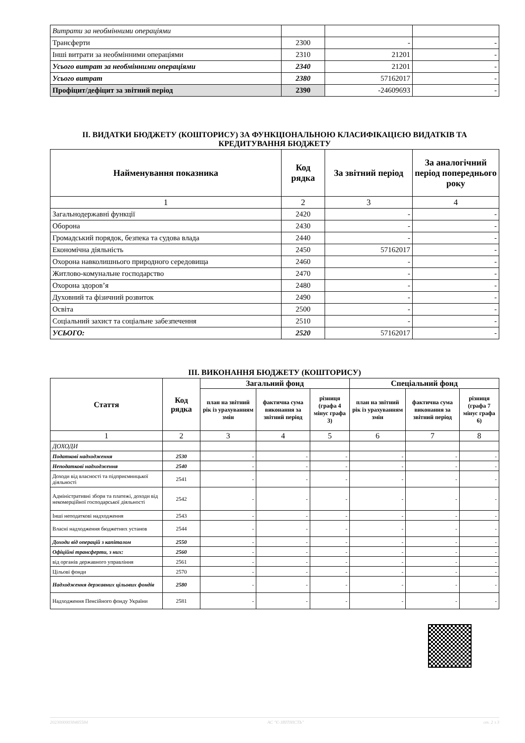| Витрати за необмінними операціями | | | |
| Трансферти | 2300 | - | - |
| Інші витрати за необмінними операціями | 2310 | 21201 | - |
| Усього витрат за необмінними операціями | 2340 | 21201 | - |
| Усього витрат | 2380 | 57162017 | - |
| Профіцит/дефіцит за звітний період | 2390 | -24609693 | - |
II. ВИДАТКИ БЮДЖЕТУ (КОШТОРИСУ) ЗА ФУНКЦІОНАЛЬНОЮ КЛАСИФІКАЦІЄЮ ВИДАТКІВ ТА КРЕДИТУВАННЯ БЮДЖЕТУ
| Найменування показника | Код рядка | За звітний період | За аналогічний період попереднього року |
| --- | --- | --- | --- |
| 1 | 2 | 3 | 4 |
| Загальнодержавні функції | 2420 | - | - |
| Оборона | 2430 | - | - |
| Громадський порядок, безпека та судова влада | 2440 | - | - |
| Економічна діяльність | 2450 | 57162017 | - |
| Охорона навколишнього природного середовища | 2460 | - | - |
| Житлово-комунальне господарство | 2470 | - | - |
| Охорона здоров’я | 2480 | - | - |
| Духовний та фізичний розвиток | 2490 | - | - |
| Освіта | 2500 | - | - |
| Соціальний захист та соціальне забезпечення | 2510 | - | - |
| УСЬОГО: | 2520 | 57162017 | - |
III. ВИКОНАННЯ БЮДЖЕТУ (КОШТОРИСУ)
| Стаття | Код рядка | Загальний фонд | | | Спеціальний фонд | | |
| --- | --- | --- | --- | --- | --- | --- | --- |
| | | план на звітний рік із урахуванням змін | фактична сума виконання за звітний період | різниця (графа 4 мінус графа 3) | план на звітний рік із урахуванням змін | фактична сума виконання за звітний період | різниця (графа 7 мінус графа 6) |
| 1 | 2 | 3 | 4 | 5 | 6 | 7 | 8 |
| ДОХОДИ | | | | | | | |
| Податкові надходження | 2530 | - | - | - | - | - | - |
| Неподаткові надходження | 2540 | - | - | - | - | - | - |
| Доходи від власності та підприємницької діяльності | 2541 | - | - | - | - | - | - |
| Адміністративні збори та платежі, доходи від некомерційної господарської діяльності | 2542 | - | - | - | - | - | - |
| Інші неподаткові надходження | 2543 | - | - | - | - | - | - |
| Власні надходження бюджетних установ | 2544 | - | - | - | - | - | - |
| Доходи від операцій з капіталом | 2550 | - | - | - | - | - | - |
| Офіційні трансферти, з них: | 2560 | - | - | - | - | - | - |
| від органів державного управління | 2561 | - | - | - | - | - | - |
| Цільові фонди | 2570 | - | - | - | - | - | - |
| Надходження державних цільових фондів | 2580 | - | - | - | - | - | - |
| Надходження Пенсійного фонду України | 2581 | - | - | - | - | - | - |
20230000038465584 АС "Є-ЗВІТНІСТЬ" ст. 2 з 3